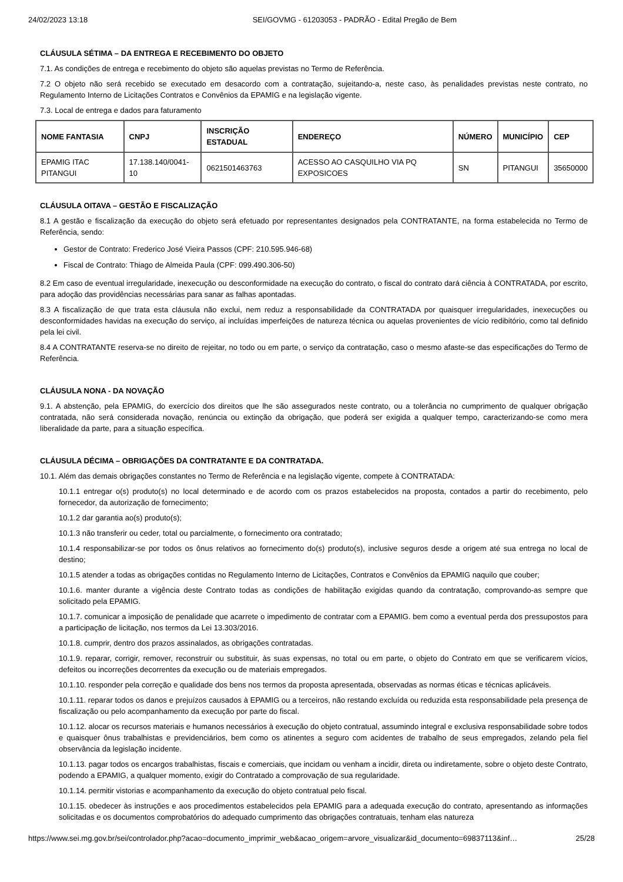24/02/2023 13:18 SEI/GOVMG - 61203053 - PADRÃO - Edital Pregão de Bem
CLÁUSULA SÉTIMA – DA ENTREGA E RECEBIMENTO DO OBJETO
7.1. As condições de entrega e recebimento do objeto são aquelas previstas no Termo de Referência.
7.2 O objeto não será recebido se executado em desacordo com a contratação, sujeitando-a, neste caso, às penalidades previstas neste contrato, no Regulamento Interno de Licitações Contratos e Convênios da EPAMIG e na legislação vigente.
7.3. Local de entrega e dados para faturamento
| NOME FANTASIA | CNPJ | INSCRIÇÃO ESTADUAL | ENDEREÇO | NÚMERO | MUNICÍPIO | CEP |
| --- | --- | --- | --- | --- | --- | --- |
| EPAMIG ITAC PITANGUI | 17.138.140/0041-10 | 0621501463763 | ACESSO AO CASQUILHO VIA PQ EXPOSICOES | SN | PITANGUI | 35650000 |
CLÁUSULA OITAVA – GESTÃO E FISCALIZAÇÃO
8.1 A gestão e fiscalização da execução do objeto será efetuado por representantes designados pela CONTRATANTE, na forma estabelecida no Termo de Referência, sendo:
Gestor de Contrato: Frederico José Vieira Passos (CPF: 210.595.946-68)
Fiscal de Contrato: Thiago de Almeida Paula (CPF: 099.490.306-50)
8.2 Em caso de eventual irregularidade, inexecução ou desconformidade na execução do contrato, o fiscal do contrato dará ciência à CONTRATADA, por escrito, para adoção das providências necessárias para sanar as falhas apontadas.
8.3 A fiscalização de que trata esta cláusula não exclui, nem reduz a responsabilidade da CONTRATADA por quaisquer irregularidades, inexecuções ou desconformidades havidas na execução do serviço, aí incluídas imperfeições de natureza técnica ou aquelas provenientes de vício redibitório, como tal definido pela lei civil.
8.4 A CONTRATANTE reserva-se no direito de rejeitar, no todo ou em parte, o serviço da contratação, caso o mesmo afaste-se das especificações do Termo de Referência.
CLÁUSULA NONA - DA NOVAÇÃO
9.1. A abstenção, pela EPAMIG, do exercício dos direitos que lhe são assegurados neste contrato, ou a tolerância no cumprimento de qualquer obrigação contratada, não será considerada novação, renúncia ou extinção da obrigação, que poderá ser exigida a qualquer tempo, caracterizando-se como mera liberalidade da parte, para a situação específica.
CLÁUSULA DÉCIMA – OBRIGAÇÕES DA CONTRATANTE E DA CONTRATADA.
10.1. Além das demais obrigações constantes no Termo de Referência e na legislação vigente, compete à CONTRATADA:
10.1.1 entregar o(s) produto(s) no local determinado e de acordo com os prazos estabelecidos na proposta, contados a partir do recebimento, pelo fornecedor, da autorização de fornecimento;
10.1.2 dar garantia ao(s) produto(s);
10.1.3 não transferir ou ceder, total ou parcialmente, o fornecimento ora contratado;
10.1.4 responsabilizar-se por todos os ônus relativos ao fornecimento do(s) produto(s), inclusive seguros desde a origem até sua entrega no local de destino;
10.1.5 atender a todas as obrigações contidas no Regulamento Interno de Licitações, Contratos e Convênios da EPAMIG naquilo que couber;
10.1.6. manter durante a vigência deste Contrato todas as condições de habilitação exigidas quando da contratação, comprovando-as sempre que solicitado pela EPAMIG.
10.1.7. comunicar a imposição de penalidade que acarrete o impedimento de contratar com a EPAMIG. bem como a eventual perda dos pressupostos para a participação de licitação, nos termos da Lei 13.303/2016.
10.1.8. cumprir, dentro dos prazos assinalados, as obrigações contratadas.
10.1.9. reparar, corrigir, remover, reconstruir ou substituir, às suas expensas, no total ou em parte, o objeto do Contrato em que se verificarem vícios, defeitos ou incorreções decorrentes da execução ou de materiais empregados.
10.1.10. responder pela correção e qualidade dos bens nos termos da proposta apresentada, observadas as normas éticas e técnicas aplicáveis.
10.1.11. reparar todos os danos e prejuízos causados à EPAMIG ou a terceiros, não restando excluída ou reduzida esta responsabilidade pela presença de fiscalização ou pelo acompanhamento da execução por parte do fiscal.
10.1.12. alocar os recursos materiais e humanos necessários à execução do objeto contratual, assumindo integral e exclusiva responsabilidade sobre todos e quaisquer ônus trabalhistas e previdenciários, bem como os atinentes a seguro com acidentes de trabalho de seus empregados, zelando pela fiel observância da legislação incidente.
10.1.13. pagar todos os encargos trabalhistas, fiscais e comerciais, que incidam ou venham a incidir, direta ou indiretamente, sobre o objeto deste Contrato, podendo a EPAMIG, a qualquer momento, exigir do Contratado a comprovação de sua regularidade.
10.1.14. permitir vistorias e acompanhamento da execução do objeto contratual pelo fiscal.
10.1.15. obedecer às instruções e aos procedimentos estabelecidos pela EPAMIG para a adequada execução do contrato, apresentando as informações solicitadas e os documentos comprobatórios do adequado cumprimento das obrigações contratuais, tenham elas natureza
https://www.sei.mg.gov.br/sei/controlador.php?acao=documento_imprimir_web&acao_origem=arvore_visualizar&id_documento=69837113&inf… 25/28